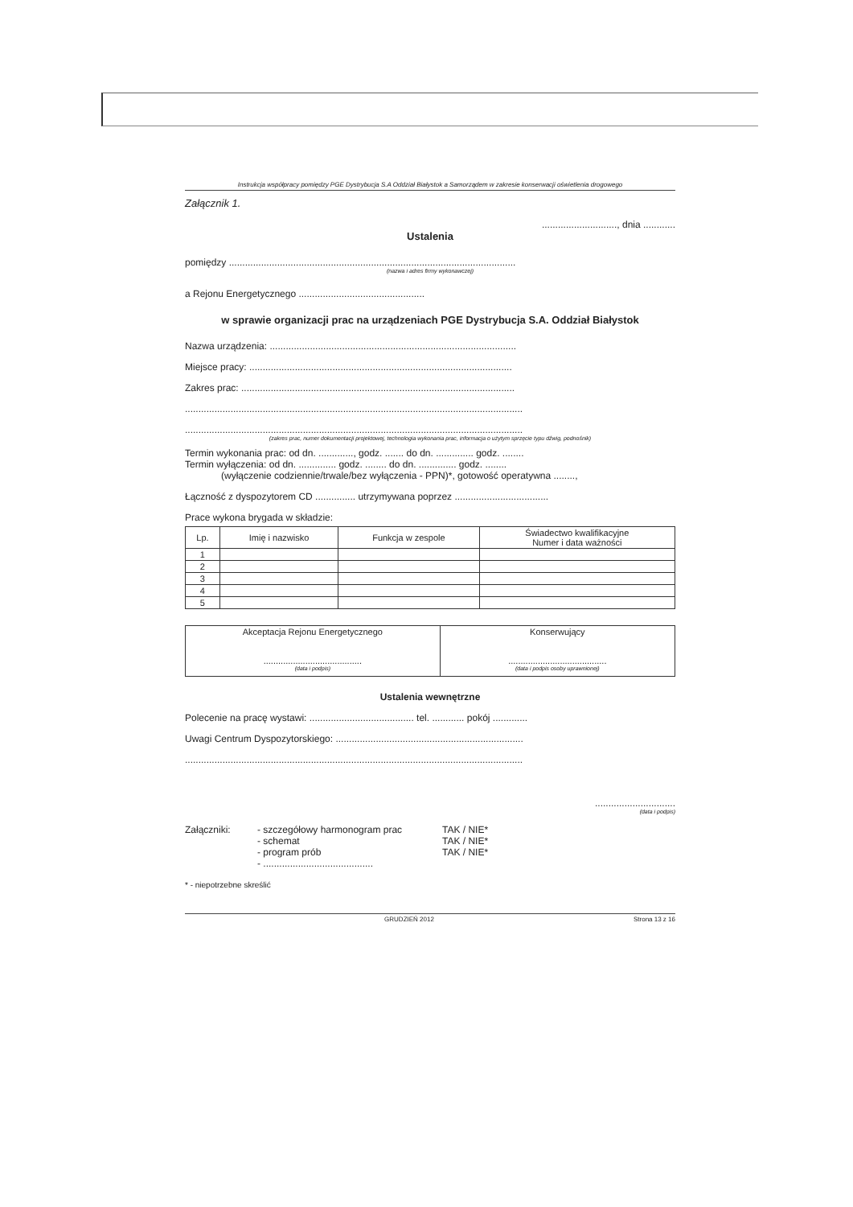Instrukcja współpracy pomiędzy PGE Dystrybucja S.A Oddział Białystok a Samorządem w zakresie konserwacji oświetlenia drogowego
Załącznik 1.
............................, dnia ............
Ustalenia
pomiędzy ...........................................................................................................
(nazwa i adres firmy wykonawczej)
a Rejonu Energetycznego ...............................................
w sprawie organizacji prac na urządzeniach PGE Dystrybucja S.A. Oddział Białystok
Nazwa urządzenia: ............................................................................................
Miejsce pracy: ..................................................................................................
Zakres prac: ......................................................................................................
..............................................................................................................................
..............................................................................................................................
(zakres prac, numer dokumentacji projektowej, technologia wykonania prac, informacja o użytym sprzęcie typu dźwig, podnośnik)
Termin wykonania prac: od dn. ............., godz. ....... do dn. .............. godz. ........
Termin wyłączenia: od dn. .............. godz. ........ do dn. .............. godz. ........
(wyłączenie codziennie/trwale/bez wyłączenia - PPN)*, gotowość operatywna ........,
Łączność z dyspozytorem CD ............... utrzymywana poprzez ...................................
Prace wykona brygada w składzie:
| Lp. | Imię i nazwisko | Funkcja w zespole | Świadectwo kwalifikacyjne Numer i data ważności |
| --- | --- | --- | --- |
| 1 | | | |
| 2 | | | |
| 3 | | | |
| 4 | | | |
| 5 | | | |
| Akceptacja Rejonu Energetycznego ........................................ (data i podpis) | Konserwujący ........................................ (data i podpis osoby uprawnionej) |
Ustalenia wewnętrzne
Polecenie na pracę wystawi: ....................................... tel. ............ pokój .............
Uwagi Centrum Dyspozytorskiego: ......................................................................
..............................................................................................................................
..............................
(data i podpis)
Załączniki: - szczegółowy harmonogram prac
- schemat
- program prób
- .........................................
TAK / NIE*
TAK / NIE*
TAK / NIE*
* - niepotrzebne skreślić
GRUDZIEŃ 2012 Strona 13 z 16